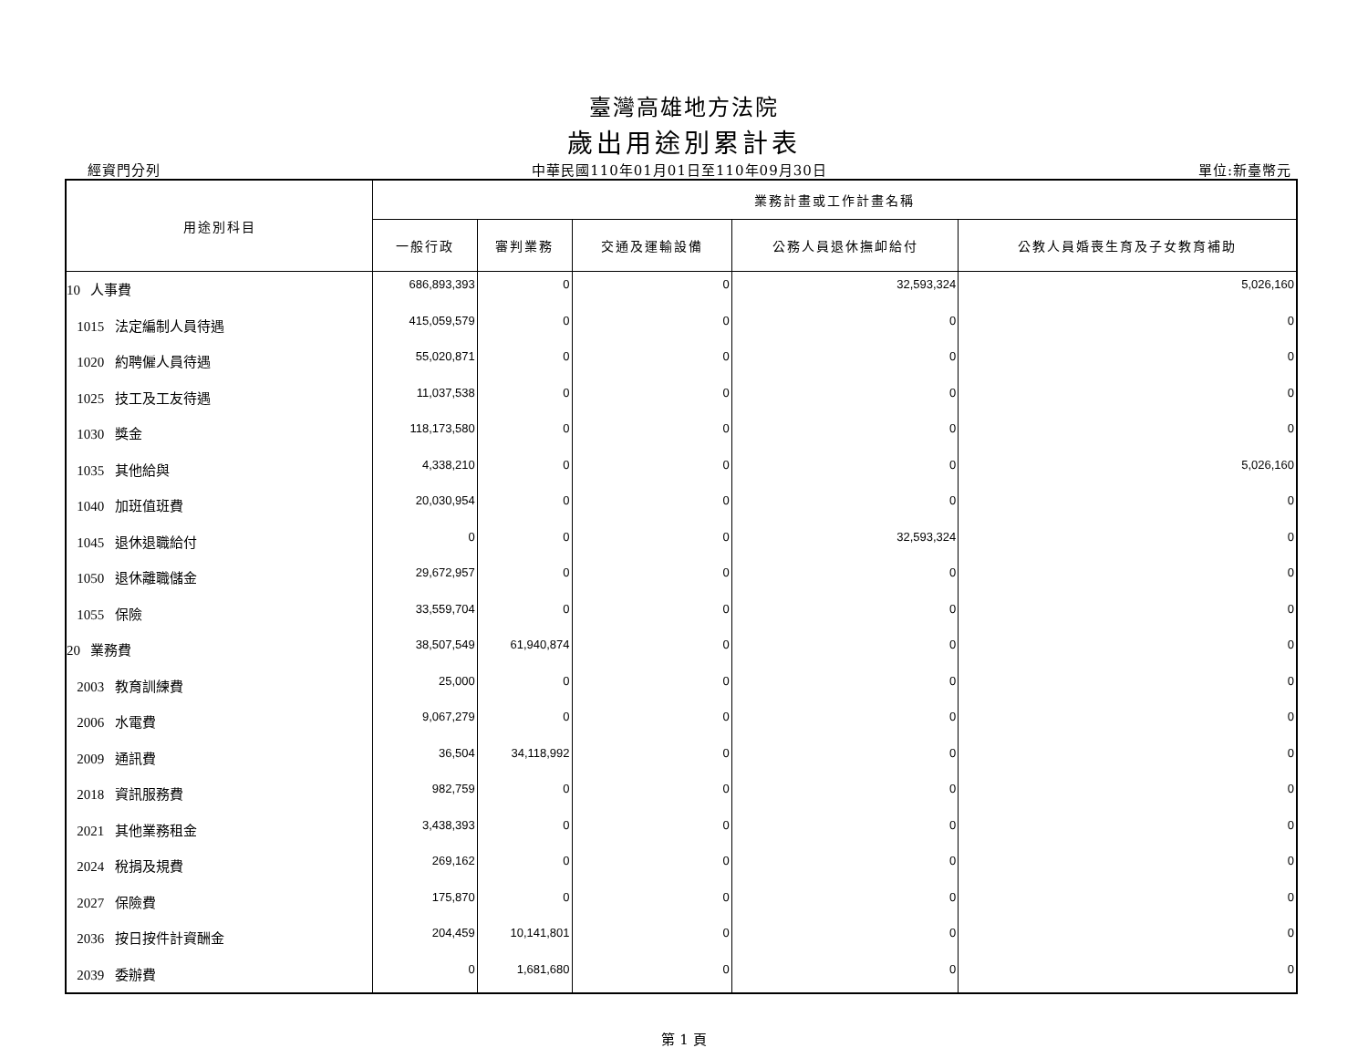臺灣高雄地方法院
歲出用途別累計表
經資門分列 中華民國110年01月01日至110年09月30日 單位:新臺幣元
| 用途別科目 | 業務計畫或工作計畫名稱 | | | | |
| --- | --- | --- | --- | --- | --- |
| | 一般行政 | 審判業務 | 交通及運輸設備 | 公務人員退休撫卹給付 | 公教人員婚喪生育及子女教育補助 |
| 10 人事費 | 686,893,393 | 0 | 0 | 32,593,324 | 5,026,160 |
| 1015 法定編制人員待遇 | 415,059,579 | 0 | 0 | 0 | 0 |
| 1020 約聘僱人員待遇 | 55,020,871 | 0 | 0 | 0 | 0 |
| 1025 技工及工友待遇 | 11,037,538 | 0 | 0 | 0 | 0 |
| 1030 獎金 | 118,173,580 | 0 | 0 | 0 | 0 |
| 1035 其他給與 | 4,338,210 | 0 | 0 | 0 | 5,026,160 |
| 1040 加班值班費 | 20,030,954 | 0 | 0 | 0 | 0 |
| 1045 退休退職給付 | 0 | 0 | 0 | 32,593,324 | 0 |
| 1050 退休離職儲金 | 29,672,957 | 0 | 0 | 0 | 0 |
| 1055 保險 | 33,559,704 | 0 | 0 | 0 | 0 |
| 20 業務費 | 38,507,549 | 61,940,874 | 0 | 0 | 0 |
| 2003 教育訓練費 | 25,000 | 0 | 0 | 0 | 0 |
| 2006 水電費 | 9,067,279 | 0 | 0 | 0 | 0 |
| 2009 通訊費 | 36,504 | 34,118,992 | 0 | 0 | 0 |
| 2018 資訊服務費 | 982,759 | 0 | 0 | 0 | 0 |
| 2021 其他業務租金 | 3,438,393 | 0 | 0 | 0 | 0 |
| 2024 稅捐及規費 | 269,162 | 0 | 0 | 0 | 0 |
| 2027 保險費 | 175,870 | 0 | 0 | 0 | 0 |
| 2036 按日按件計資酬金 | 204,459 | 10,141,801 | 0 | 0 | 0 |
| 2039 委辦費 | 0 | 1,681,680 | 0 | 0 | 0 |
第 1 頁